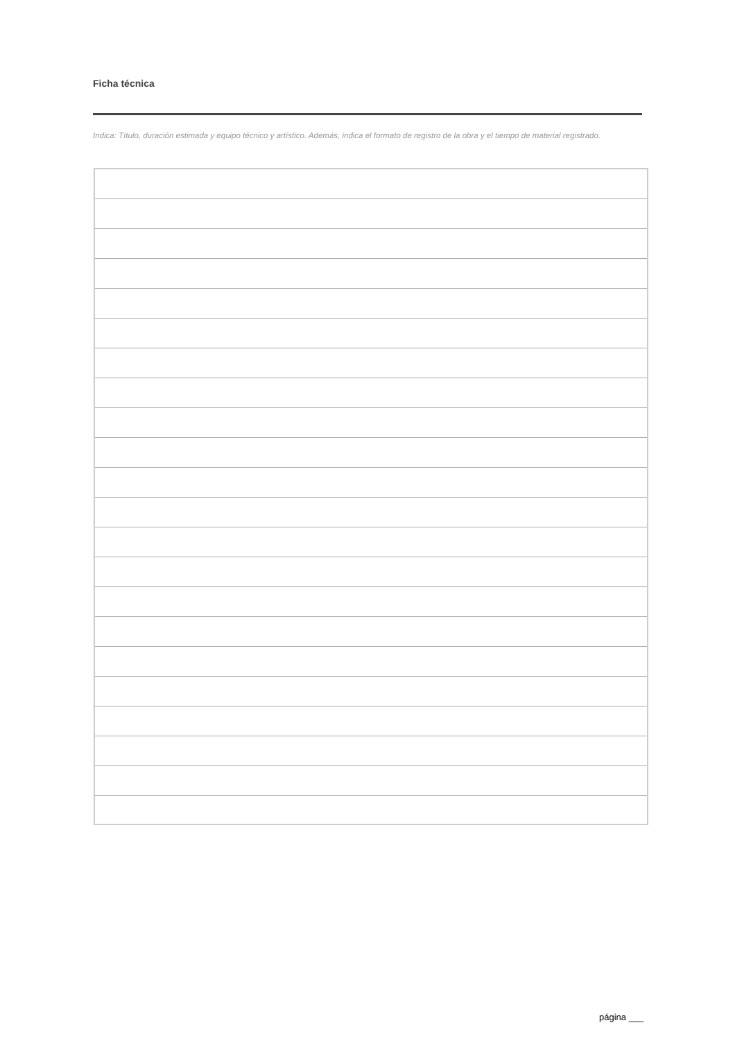Ficha técnica
Indica: Título, duración estimada y equipo técnico y artístico. Además, indica el formato de registro de la obra y el tiempo de material registrado.
página ___